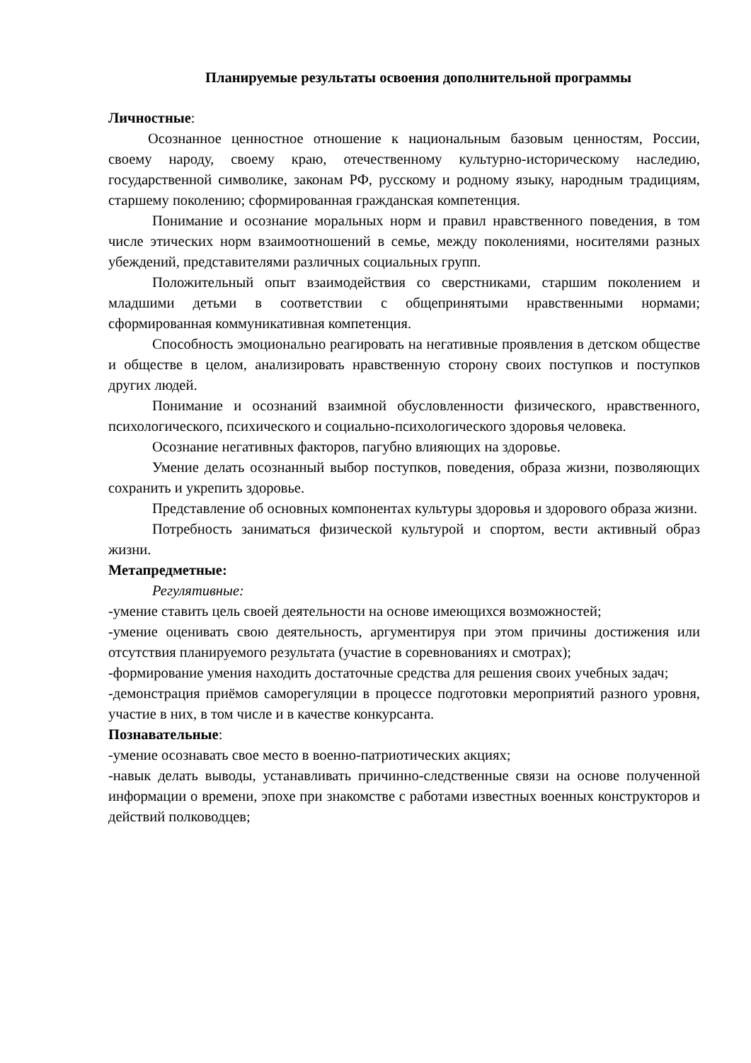Планируемые результаты освоения дополнительной программы
Личностные:
Осознанное ценностное отношение к национальным базовым ценностям, России, своему народу, своему краю, отечественному культурно-историческому наследию, государственной символике, законам РФ, русскому и родному языку, народным традициям, старшему поколению; сформированная гражданская компетенция.
Понимание и осознание моральных норм и правил нравственного поведения, в том числе этических норм взаимоотношений в семье, между поколениями, носителями разных убеждений, представителями различных социальных групп.
Положительный опыт взаимодействия со сверстниками, старшим поколением и младшими детьми в соответствии с общепринятыми нравственными нормами; сформированная коммуникативная компетенция.
Способность эмоционально реагировать на негативные проявления в детском обществе и обществе в целом, анализировать нравственную сторону своих поступков и поступков других людей.
Понимание и осознаний взаимной обусловленности физического, нравственного, психологического, психического и социально-психологического здоровья человека.
Осознание негативных факторов, пагубно влияющих на здоровье.
Умение делать осознанный выбор поступков, поведения, образа жизни, позволяющих сохранить и укрепить здоровье.
Представление об основных компонентах культуры здоровья и здорового образа жизни.
Потребность заниматься физической культурой и спортом, вести активный образ жизни.
Метапредметные:
Регулятивные:
-умение ставить цель своей деятельности на основе имеющихся возможностей;
-умение оценивать свою деятельность, аргументируя при этом причины достижения или отсутствия планируемого результата (участие в соревнованиях и смотрах);
-формирование умения находить достаточные средства для решения своих учебных задач;
-демонстрация приёмов саморегуляции в процессе подготовки мероприятий разного уровня, участие в них, в том числе и в качестве конкурсанта.
Познавательные:
-умение осознавать свое место в военно-патриотических акциях;
-навык делать выводы, устанавливать причинно-следственные связи на основе полученной информации о времени, эпохе при знакомстве с работами известных военных конструкторов и действий полководцев;